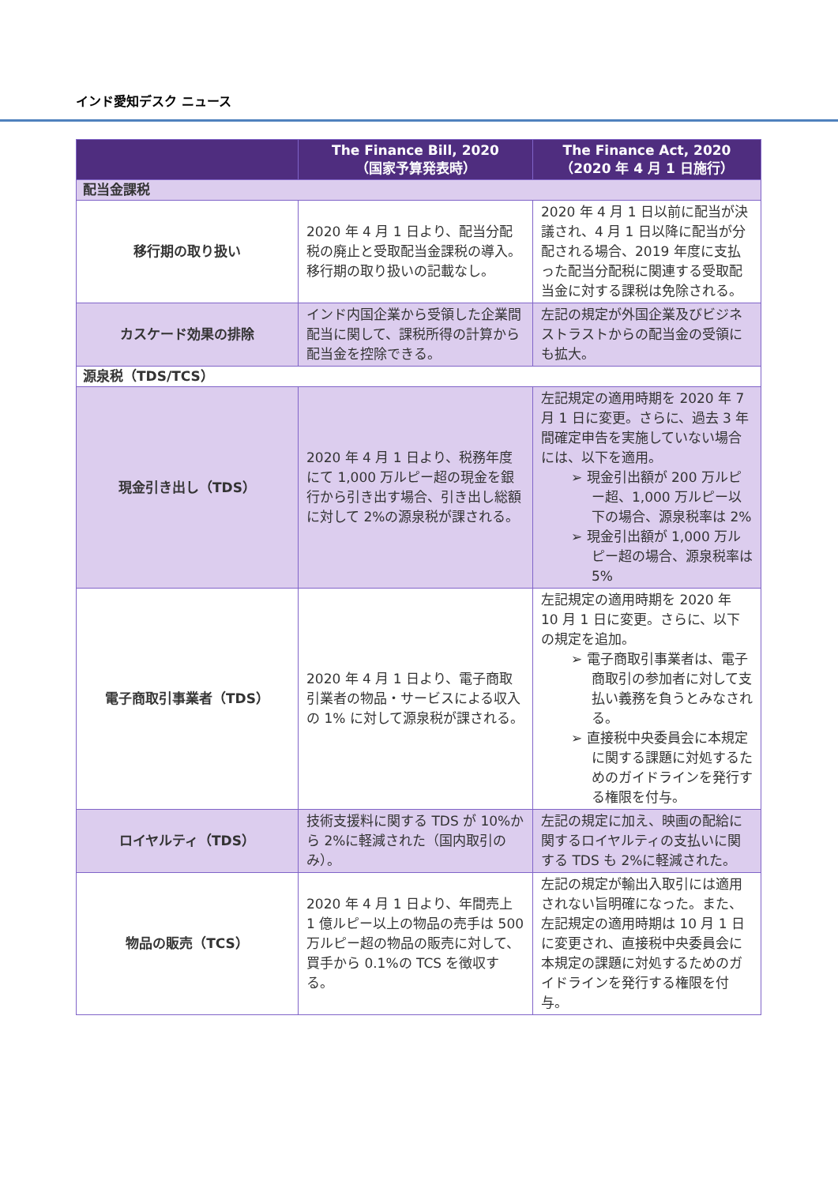インド愛知デスク ニュース
| | The Finance Bill, 2020 （国家予算発表時） | The Finance Act, 2020 （2020 年 4 月 1 日施行） |
| --- | --- | --- |
| 配当金課税 | | |
| 移行期の取り扱い | 2020 年 4 月 1 日より、配当分配税の廃止と受取配当金課税の導入。移行期の取り扱いの記載なし。 | 2020 年 4 月 1 日以前に配当が決議され、4 月 1 日以降に配当が分配される場合、2019 年度に支払った配当分配税に関連する受取配当金に対する課税は免除される。 |
| カスケード効果の排除 | インド内国企業から受領した企業間配当に関して、課税所得の計算から配当金を控除できる。 | 左記の規定が外国企業及びビジネストラストからの配当金の受領にも拡大。 |
| 源泉税（TDS/TCS） | | |
| 現金引き出し（TDS） | 2020 年 4 月 1 日より、税務年度にて 1,000 万ルピー超の現金を銀行から引き出す場合、引き出し総額に対して 2%の源泉税が課される。 | 左記規定の適用時期を 2020 年 7 月 1 日に変更。さらに、過去 3 年間確定申告を実施していない場合には、以下を適用。 ➢ 現金引出額が 200 万ルピー超、1,000 万ルピー以下の場合、源泉税率は 2% ➢ 現金引出額が 1,000 万ルピー超の場合、源泉税率は 5% |
| 電子商取引事業者（TDS） | 2020 年 4 月 1 日より、電子商取引業者の物品・サービスによる収入の 1% に対して源泉税が課される。 | 左記規定の適用時期を 2020 年 10 月 1 日に変更。さらに、以下の規定を追加。 ➢ 電子商取引事業者は、電子商取引の参加者に対して支払い義務を負うとみなされる。 ➢ 直接税中央委員会に本規定に関する課題に対処するためのガイドラインを発行する権限を付与。 |
| ロイヤルティ（TDS） | 技術支援料に関する TDS が 10%から 2%に軽減された（国内取引のみ）。 | 左記の規定に加え、映画の配給に関するロイヤルティの支払いに関する TDS も 2%に軽減された。 |
| 物品の販売（TCS） | 2020 年 4 月 1 日より、年間売上 1 億ルピー以上の物品の売手は 500 万ルピー超の物品の販売に対して、買手から 0.1%の TCS を徴収する。 | 左記の規定が輸出入取引には適用されない旨明確になった。また、左記規定の適用時期は 10 月 1 日に変更され、直接税中央委員会に本規定の課題に対処するためのガイドラインを発行する権限を付与。 |